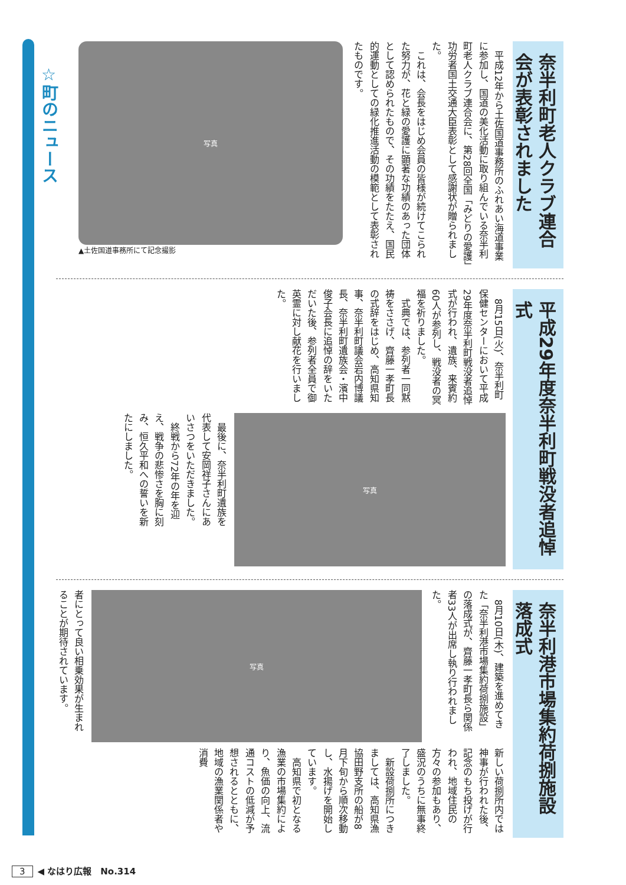☆町のニュース
奈半利町老人クラブ連合会が表彰されました
　平成12年から土佐国道事務所のふれあい海道事業に参加し、国道の美化活動に取り組んでいる奈半利町老人クラブ連合会に、第28回全国「みどりの愛護」功労者国土交通大臣表彰として感謝状が贈られました。
　これは、会長をはじめ会員の皆様が続けてこられた努力が、花と緑の愛護に顕著な功績のあった団体として認められたもので、その功績をたたえ、国民的運動としての緑化推進活動の模範として表彰されたものです。
写真
▲土佐国道事務所にて記念撮影
平成29年度奈半利町戦没者追悼式
　8月15日(火)、奈半利町保健センターにおいて平成29年度奈半利町戦没者追悼式が行われ、遺族、来賓約60人が参列し、戦没者の冥福を祈りました。
　式典では、参列者一同黙祷をささげ、齊藤一孝町長の式辞をはじめ、高知県知事、奈半利町議会岩内博議長、奈半利町遺族会・濱中俊子会長に追悼の辞をいただいた後、参列者全員で御英霊に対し献花を行いました。
写真
　最後に、奈半利町遺族を代表して安岡祥子さんにあいさつをいただきました。
　終戦から72年の年を迎え、戦争の悲惨さを胸に刻み、恒久平和への誓いを新たにしました。
奈半利港市場集約荷捌施設落成式
　8月10日(木)、建築を進めてきた「奈半利港市場集約荷捌施設」の落成式が、齊藤一孝町長ら関係者33人が出席し執り行われました。
写真
者にとって良い相乗効果が生まれることが期待されています。
新しい荷捌所内では神事が行われた後、記念のもち投げが行われ、地域住民の方々の参加もあり、盛況のうちに無事終了しました。
　新設荷捌所につきましては、高知県漁協田野支所の船が8月下旬から順次移動し、水揚げを開始しています。
　高知県で初となる漁業の市場集約により、魚価の向上、流通コストの低減が予想されるとともに、地域の漁業関係者や消費
3 ◀ なはり広報　No.314